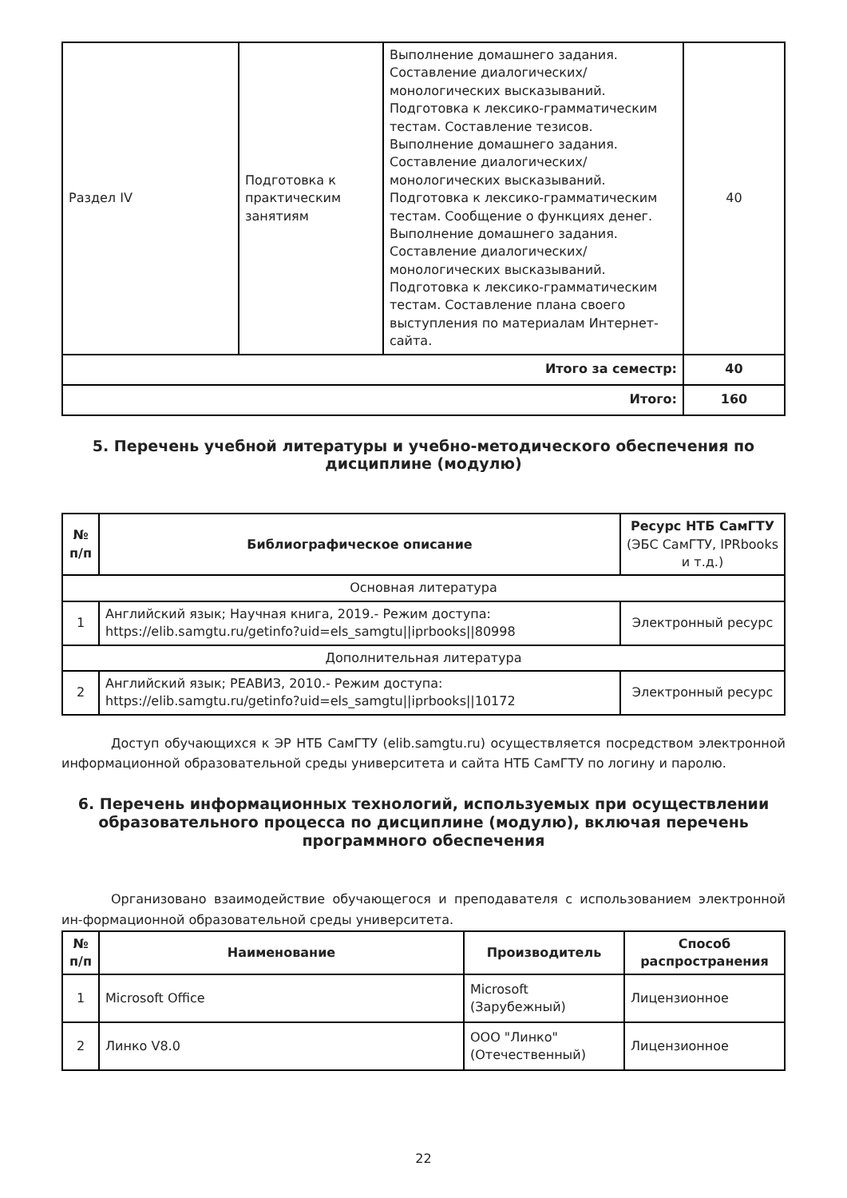| Раздел IV | Подготовка к практическим занятиям | Выполнение домашнего задания. Составление диалогических/монологических высказываний. Подготовка к лексико-грамматическим тестам. Составление тезисов. Выполнение домашнего задания. Составление диалогических/монологических высказываний. Подготовка к лексико-грамматическим тестам. Сообщение о функциях денег. Выполнение домашнего задания. Составление диалогических/монологических высказываний. Подготовка к лексико-грамматическим тестам. Составление плана своего выступления по материалам Интернет-сайта. | 40 |
| Итого за семестр: | | | 40 |
| Итого: | | | 160 |
5. Перечень учебной литературы и учебно-методического обеспечения по дисциплине (модулю)
| № п/п | Библиографическое описание | Ресурс НТБ СамГТУ (ЭБС СамГТУ, IPRbooks и т.д.) |
| --- | --- | --- |
| Основная литература | | |
| 1 | Английский язык; Научная книга, 2019.- Режим доступа: https://elib.samgtu.ru/getinfo?uid=els_samgtu//iprbooks//80998 | Электронный ресурс |
| Дополнительная литература | | |
| 2 | Английский язык; РЕАВИЗ, 2010.- Режим доступа: https://elib.samgtu.ru/getinfo?uid=els_samgtu//iprbooks//10172 | Электронный ресурс |
Доступ обучающихся к ЭР НТБ СамГТУ (elib.samgtu.ru) осуществляется посредством электронной информационной образовательной среды университета и сайта НТБ СамГТУ по логину и паролю.
6. Перечень информационных технологий, используемых при осуществлении образовательного процесса по дисциплине (модулю), включая перечень программного обеспечения
Организовано взаимодействие обучающегося и преподавателя с использованием электронной ин-формационной образовательной среды университета.
| № п/п | Наименование | Производитель | Способ распространения |
| --- | --- | --- | --- |
| 1 | Microsoft Office | Microsoft (Зарубежный) | Лицензионное |
| 2 | Линко V8.0 | ООО "Линко" (Отечественный) | Лицензионное |
22